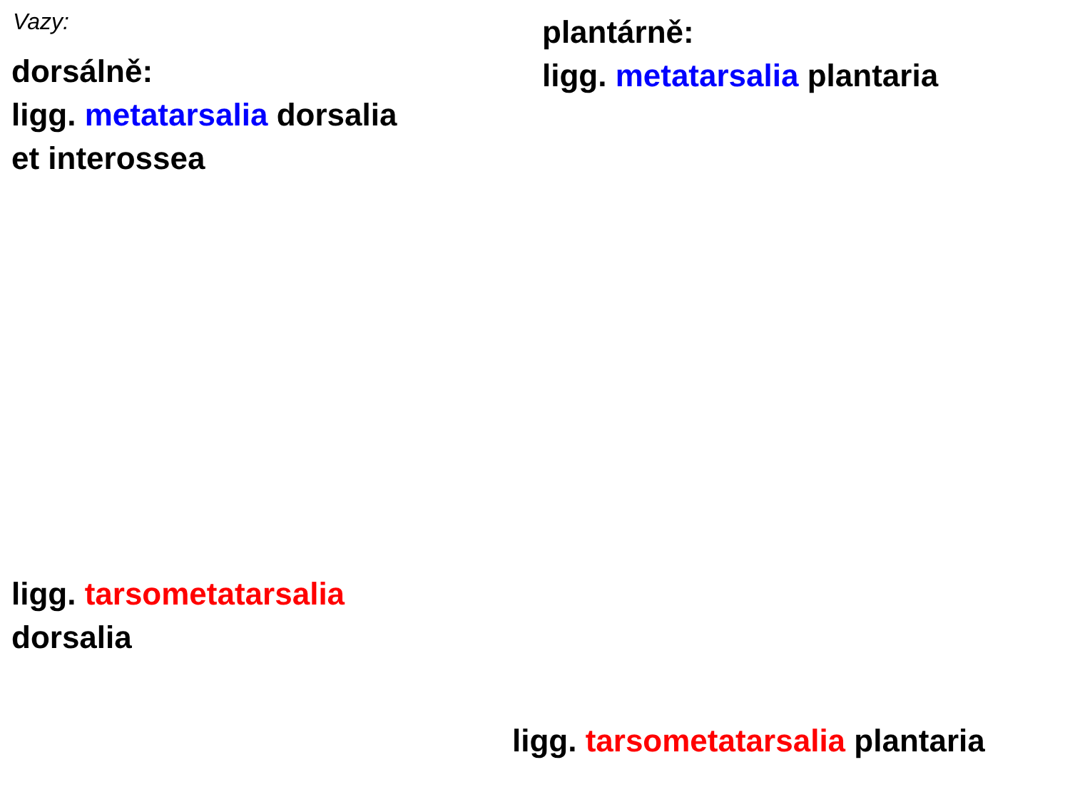Vazy:
dorsálně:
ligg. metatarsalia dorsalia
et interossea
plantárně:
ligg. metatarsalia plantaria
ligg. tarsometatarsalia
dorsalia
ligg. tarsometatarsalia plantaria